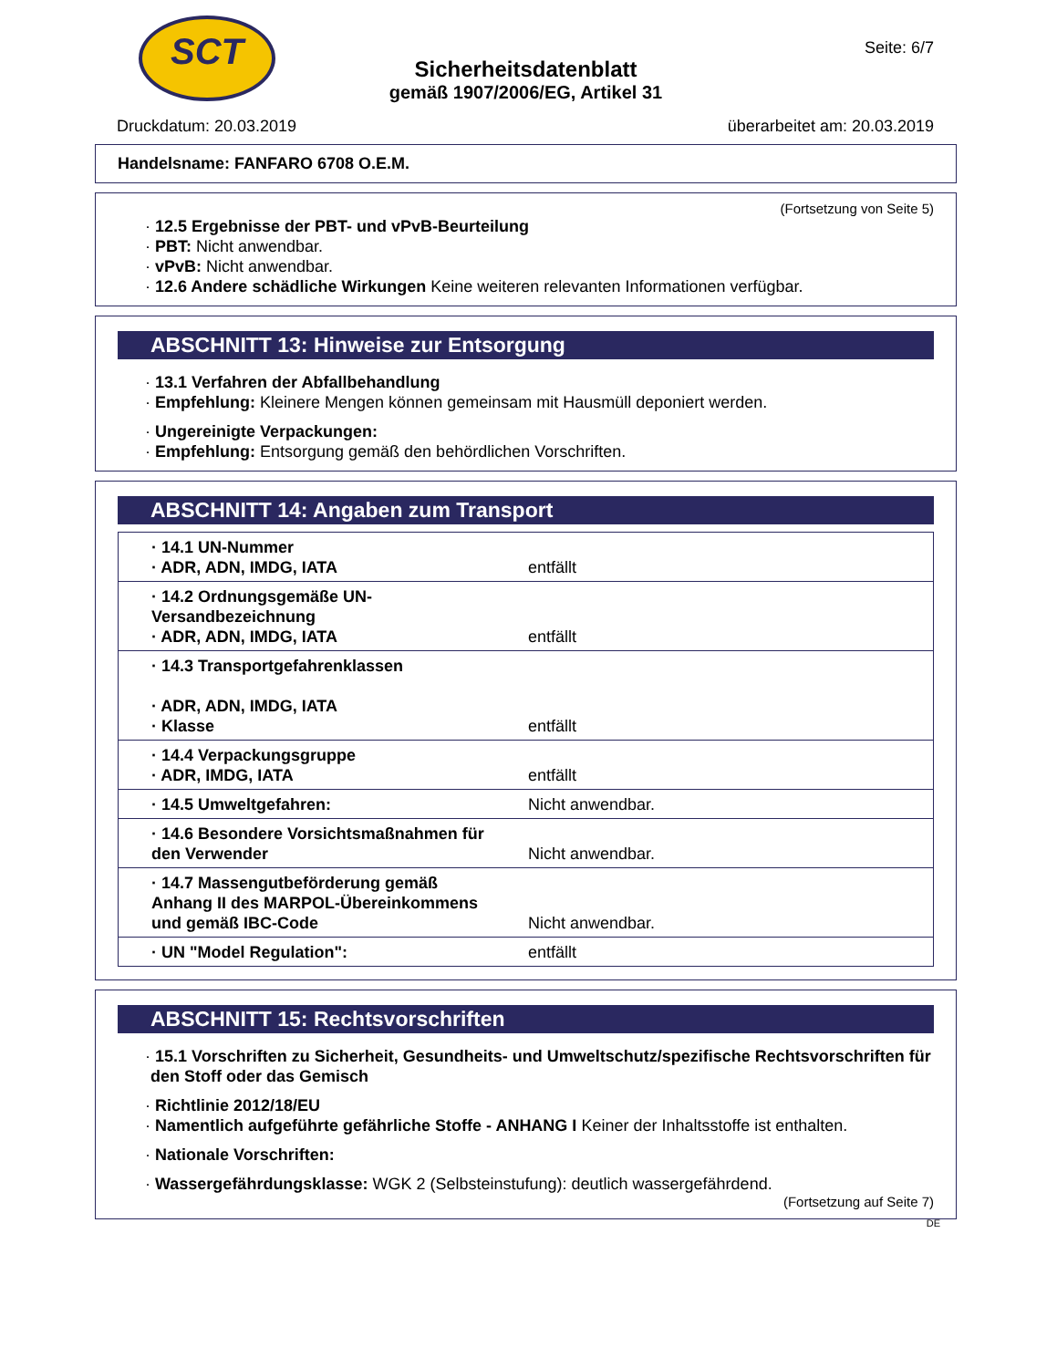SCT Seite: 6/7
Sicherheitsdatenblatt
gemäß 1907/2006/EG, Artikel 31
Druckdatum: 20.03.2019 überarbeitet am: 20.03.2019
Handelsname: FANFARO 6708 O.E.M.
(Fortsetzung von Seite 5)
· 12.5 Ergebnisse der PBT- und vPvB-Beurteilung
· PBT: Nicht anwendbar.
· vPvB: Nicht anwendbar.
· 12.6 Andere schädliche Wirkungen Keine weiteren relevanten Informationen verfügbar.
ABSCHNITT 13: Hinweise zur Entsorgung
· 13.1 Verfahren der Abfallbehandlung
· Empfehlung: Kleinere Mengen können gemeinsam mit Hausmüll deponiert werden.
· Ungereinigte Verpackungen:
· Empfehlung: Entsorgung gemäß den behördlichen Vorschriften.
ABSCHNITT 14: Angaben zum Transport
| · 14.1 UN-Nummer · ADR, ADN, IMDG, IATA | entfällt |
| · 14.2 Ordnungsgemäße UN-Versandbezeichnung · ADR, ADN, IMDG, IATA | entfällt |
| · 14.3 Transportgefahrenklassen · ADR, ADN, IMDG, IATA · Klasse | entfällt |
| · 14.4 Verpackungsgruppe · ADR, IMDG, IATA | entfällt |
| · 14.5 Umweltgefahren: | Nicht anwendbar. |
| · 14.6 Besondere Vorsichtsmaßnahmen für den Verwender | Nicht anwendbar. |
| · 14.7 Massengutbeförderung gemäß Anhang II des MARPOL-Übereinkommens und gemäß IBC-Code | Nicht anwendbar. |
| · UN "Model Regulation": | entfällt |
ABSCHNITT 15: Rechtsvorschriften
· 15.1 Vorschriften zu Sicherheit, Gesundheits- und Umweltschutz/spezifische Rechtsvorschriften für den Stoff oder das Gemisch
· Richtlinie 2012/18/EU
· Namentlich aufgeführte gefährliche Stoffe - ANHANG I Keiner der Inhaltsstoffe ist enthalten.
· Nationale Vorschriften:
· Wassergefährdungsklasse: WGK 2 (Selbsteinstufung): deutlich wassergefährdend.
(Fortsetzung auf Seite 7)
DE